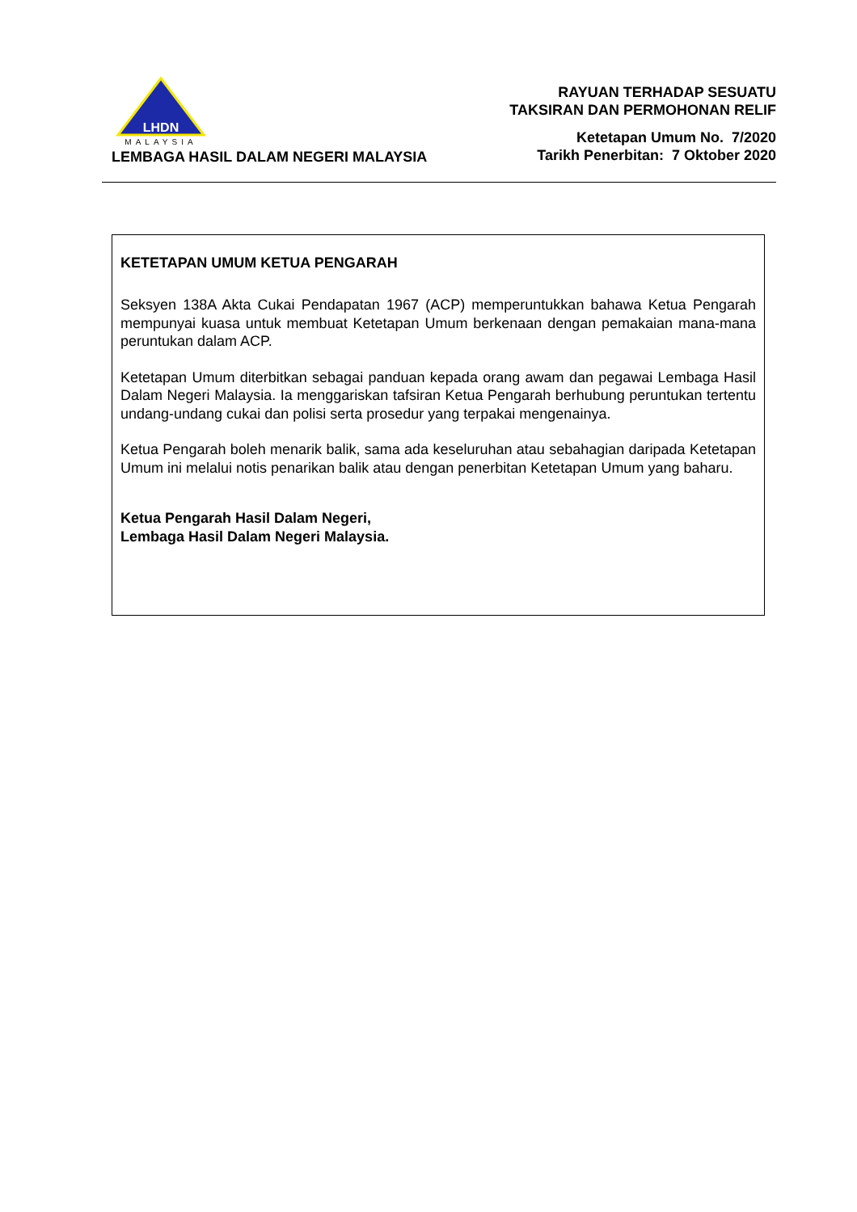LHDN
MALAYSIA
LEMBAGA HASIL DALAM NEGERI MALAYSIA
RAYUAN TERHADAP SESUATU
TAKSIRAN DAN PERMOHONAN RELIF
Ketetapan Umum No. 7/2020
Tarikh Penerbitan: 7 Oktober 2020
KETETAPAN UMUM KETUA PENGARAH
Seksyen 138A Akta Cukai Pendapatan 1967 (ACP) memperuntukkan bahawa Ketua Pengarah mempunyai kuasa untuk membuat Ketetapan Umum berkenaan dengan pemakaian mana-mana peruntukan dalam ACP.
Ketetapan Umum diterbitkan sebagai panduan kepada orang awam dan pegawai Lembaga Hasil Dalam Negeri Malaysia. Ia menggariskan tafsiran Ketua Pengarah berhubung peruntukan tertentu undang-undang cukai dan polisi serta prosedur yang terpakai mengenainya.
Ketua Pengarah boleh menarik balik, sama ada keseluruhan atau sebahagian daripada Ketetapan Umum ini melalui notis penarikan balik atau dengan penerbitan Ketetapan Umum yang baharu.
Ketua Pengarah Hasil Dalam Negeri,
Lembaga Hasil Dalam Negeri Malaysia.